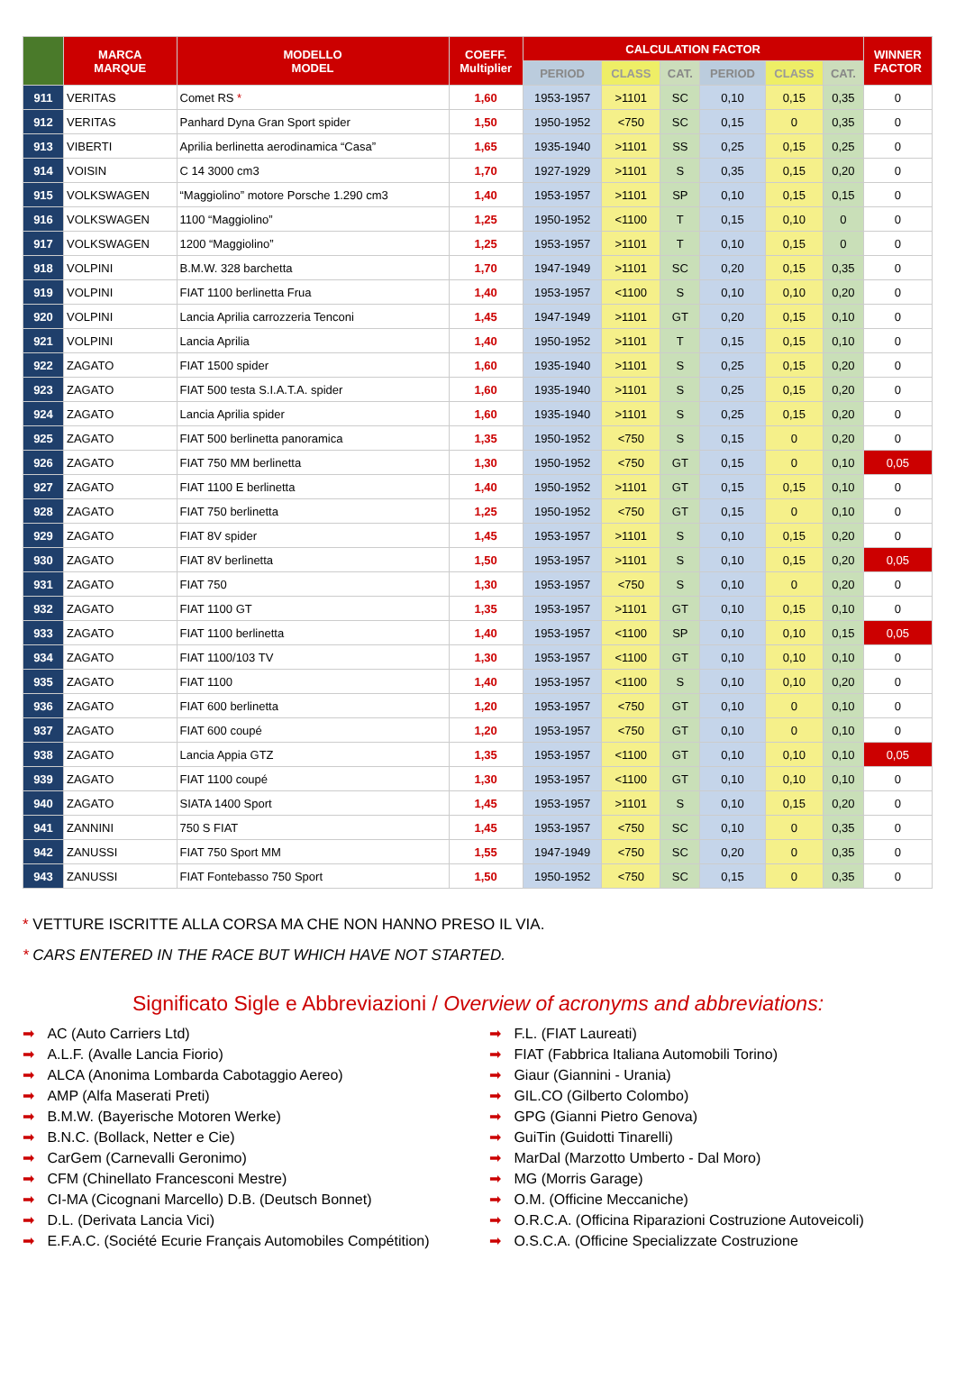| | MARCA MARQUE | MODELLO MODEL | COEFF. Multiplier | CALCULATION FACTOR | | | | | | WINNER FACTOR |
| --- | --- | --- | --- | --- | --- | --- | --- | --- | --- | --- |
| | | | | PERIOD | CLASS | CAT. | PERIOD | CLASS | CAT. | |
| 911 | VERITAS | Comet RS * | 1,60 | 1953-1957 | >1101 | SC | 0,10 | 0,15 | 0,35 | 0 |
| 912 | VERITAS | Panhard Dyna Gran Sport spider | 1,50 | 1950-1952 | <750 | SC | 0,15 | 0 | 0,35 | 0 |
| 913 | VIBERTI | Aprilia berlinetta aerodinamica “Casa” | 1,65 | 1935-1940 | >1101 | SS | 0,25 | 0,15 | 0,25 | 0 |
| 914 | VOISIN | C 14 3000 cm3 | 1,70 | 1927-1929 | >1101 | S | 0,35 | 0,15 | 0,20 | 0 |
| 915 | VOLKSWAGEN | “Maggiolino” motore Porsche 1.290 cm3 | 1,40 | 1953-1957 | >1101 | SP | 0,10 | 0,15 | 0,15 | 0 |
| 916 | VOLKSWAGEN | 1100 “Maggiolino” | 1,25 | 1950-1952 | <1100 | T | 0,15 | 0,10 | 0 | 0 |
| 917 | VOLKSWAGEN | 1200 “Maggiolino” | 1,25 | 1953-1957 | >1101 | T | 0,10 | 0,15 | 0 | 0 |
| 918 | VOLPINI | B.M.W. 328 barchetta | 1,70 | 1947-1949 | >1101 | SC | 0,20 | 0,15 | 0,35 | 0 |
| 919 | VOLPINI | FIAT 1100 berlinetta Frua | 1,40 | 1953-1957 | <1100 | S | 0,10 | 0,10 | 0,20 | 0 |
| 920 | VOLPINI | Lancia Aprilia carrozzeria Tenconi | 1,45 | 1947-1949 | >1101 | GT | 0,20 | 0,15 | 0,10 | 0 |
| 921 | VOLPINI | Lancia Aprilia | 1,40 | 1950-1952 | >1101 | T | 0,15 | 0,15 | 0,10 | 0 |
| 922 | ZAGATO | FIAT 1500 spider | 1,60 | 1935-1940 | >1101 | S | 0,25 | 0,15 | 0,20 | 0 |
| 923 | ZAGATO | FIAT 500 testa S.I.A.T.A. spider | 1,60 | 1935-1940 | >1101 | S | 0,25 | 0,15 | 0,20 | 0 |
| 924 | ZAGATO | Lancia Aprilia spider | 1,60 | 1935-1940 | >1101 | S | 0,25 | 0,15 | 0,20 | 0 |
| 925 | ZAGATO | FIAT 500 berlinetta panoramica | 1,35 | 1950-1952 | <750 | S | 0,15 | 0 | 0,20 | 0 |
| 926 | ZAGATO | FIAT 750 MM berlinetta | 1,30 | 1950-1952 | <750 | GT | 0,15 | 0 | 0,10 | 0,05 |
| 927 | ZAGATO | FIAT 1100 E berlinetta | 1,40 | 1950-1952 | >1101 | GT | 0,15 | 0,15 | 0,10 | 0 |
| 928 | ZAGATO | FIAT 750 berlinetta | 1,25 | 1950-1952 | <750 | GT | 0,15 | 0 | 0,10 | 0 |
| 929 | ZAGATO | FIAT 8V spider | 1,45 | 1953-1957 | >1101 | S | 0,10 | 0,15 | 0,20 | 0 |
| 930 | ZAGATO | FIAT 8V berlinetta | 1,50 | 1953-1957 | >1101 | S | 0,10 | 0,15 | 0,20 | 0,05 |
| 931 | ZAGATO | FIAT 750 | 1,30 | 1953-1957 | <750 | S | 0,10 | 0 | 0,20 | 0 |
| 932 | ZAGATO | FIAT 1100 GT | 1,35 | 1953-1957 | >1101 | GT | 0,10 | 0,15 | 0,10 | 0 |
| 933 | ZAGATO | FIAT 1100 berlinetta | 1,40 | 1953-1957 | <1100 | SP | 0,10 | 0,10 | 0,15 | 0,05 |
| 934 | ZAGATO | FIAT 1100/103 TV | 1,30 | 1953-1957 | <1100 | GT | 0,10 | 0,10 | 0,10 | 0 |
| 935 | ZAGATO | FIAT 1100 | 1,40 | 1953-1957 | <1100 | S | 0,10 | 0,10 | 0,20 | 0 |
| 936 | ZAGATO | FIAT 600 berlinetta | 1,20 | 1953-1957 | <750 | GT | 0,10 | 0 | 0,10 | 0 |
| 937 | ZAGATO | FIAT 600 coupé | 1,20 | 1953-1957 | <750 | GT | 0,10 | 0 | 0,10 | 0 |
| 938 | ZAGATO | Lancia Appia GTZ | 1,35 | 1953-1957 | <1100 | GT | 0,10 | 0,10 | 0,10 | 0,05 |
| 939 | ZAGATO | FIAT 1100 coupé | 1,30 | 1953-1957 | <1100 | GT | 0,10 | 0,10 | 0,10 | 0 |
| 940 | ZAGATO | SIATA 1400 Sport | 1,45 | 1953-1957 | >1101 | S | 0,10 | 0,15 | 0,20 | 0 |
| 941 | ZANNINI | 750 S FIAT | 1,45 | 1953-1957 | <750 | SC | 0,10 | 0 | 0,35 | 0 |
| 942 | ZANUSSI | FIAT 750 Sport MM | 1,55 | 1947-1949 | <750 | SC | 0,20 | 0 | 0,35 | 0 |
| 943 | ZANUSSI | FIAT Fontebasso 750 Sport | 1,50 | 1950-1952 | <750 | SC | 0,15 | 0 | 0,35 | 0 |
* VETTURE ISCRITTE ALLA CORSA MA CHE NON HANNO PRESO IL VIA.
* CARS ENTERED IN THE RACE BUT WHICH HAVE NOT STARTED.
Significato Sigle e Abbreviazioni / Overview of acronyms and abbreviations:
➡ AC (Auto Carriers Ltd)
➡ A.L.F. (Avalle Lancia Fiorio)
➡ ALCA (Anonima Lombarda Cabotaggio Aereo)
➡ AMP (Alfa Maserati Preti)
➡ B.M.W. (Bayerische Motoren Werke)
➡ B.N.C. (Bollack, Netter e Cie)
➡ CarGem (Carnevalli Geronimo)
➡ CFM (Chinellato Francesconi Mestre)
➡ CI-MA (Cicognani Marcello) D.B. (Deutsch Bonnet)
➡ D.L. (Derivata Lancia Vici)
➡ E.F.A.C. (Société Ecurie Français Automobiles Compétition)
➡ F.L. (FIAT Laureati)
➡ FIAT (Fabbrica Italiana Automobili Torino)
➡ Giaur (Giannini - Urania)
➡ GIL.CO (Gilberto Colombo)
➡ GPG (Gianni Pietro Genova)
➡ GuiTin (Guidotti Tinarelli)
➡ MarDal (Marzotto Umberto - Dal Moro)
➡ MG (Morris Garage)
➡ O.M. (Officine Meccaniche)
➡ O.R.C.A. (Officina Riparazioni Costruzione Autoveicoli)
➡ O.S.C.A. (Officine Specializzate Costruzione